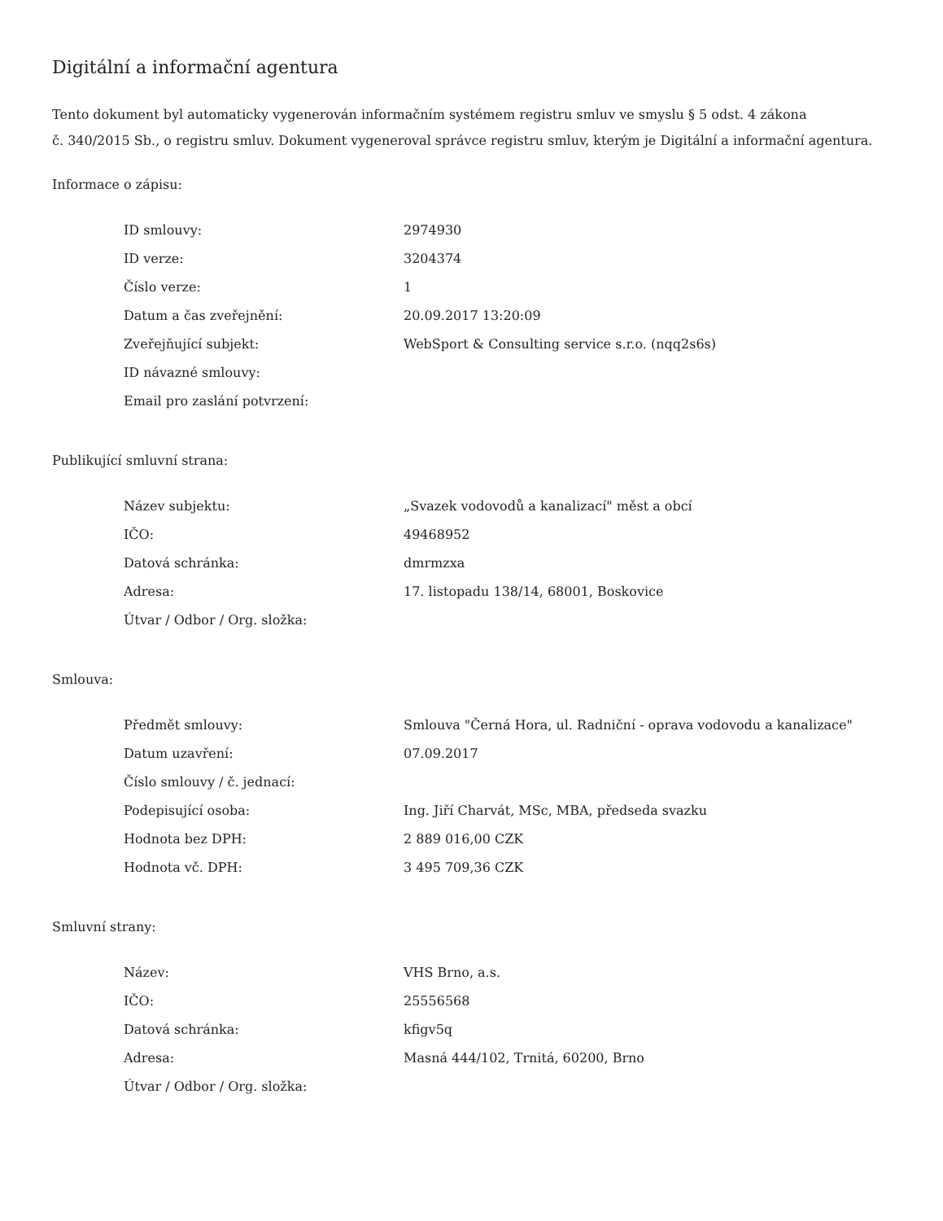Digitální a informační agentura
Tento dokument byl automaticky vygenerován informačním systémem registru smluv ve smyslu § 5 odst. 4 zákona
č. 340/2015 Sb., o registru smluv. Dokument vygeneroval správce registru smluv, kterým je Digitální a informační agentura.
Informace o zápisu:
| ID smlouvy: | 2974930 |
| ID verze: | 3204374 |
| Číslo verze: | 1 |
| Datum a čas zveřejnění: | 20.09.2017 13:20:09 |
| Zveřejňující subjekt: | WebSport & Consulting service s.r.o. (nqq2s6s) |
| ID návazné smlouvy: | |
| Email pro zaslání potvrzení: | |
Publikující smluvní strana:
| Název subjektu: | „Svazek vodovodů a kanalizací" měst a obcí |
| IČO: | 49468952 |
| Datová schránka: | dmrmzxa |
| Adresa: | 17. listopadu 138/14, 68001, Boskovice |
| Útvar / Odbor / Org. složka: | |
Smlouva:
| Předmět smlouvy: | Smlouva "Černá Hora, ul. Radniční - oprava vodovodu a kanalizace" |
| Datum uzavření: | 07.09.2017 |
| Číslo smlouvy / č. jednací: | |
| Podepisující osoba: | Ing. Jiří Charvát, MSc, MBA, předseda svazku |
| Hodnota bez DPH: | 2 889 016,00 CZK |
| Hodnota vč. DPH: | 3 495 709,36 CZK |
Smluvní strany:
| Název: | VHS Brno, a.s. |
| IČO: | 25556568 |
| Datová schránka: | kfigv5q |
| Adresa: | Masná 444/102, Trnitá, 60200, Brno |
| Útvar / Odbor / Org. složka: | |